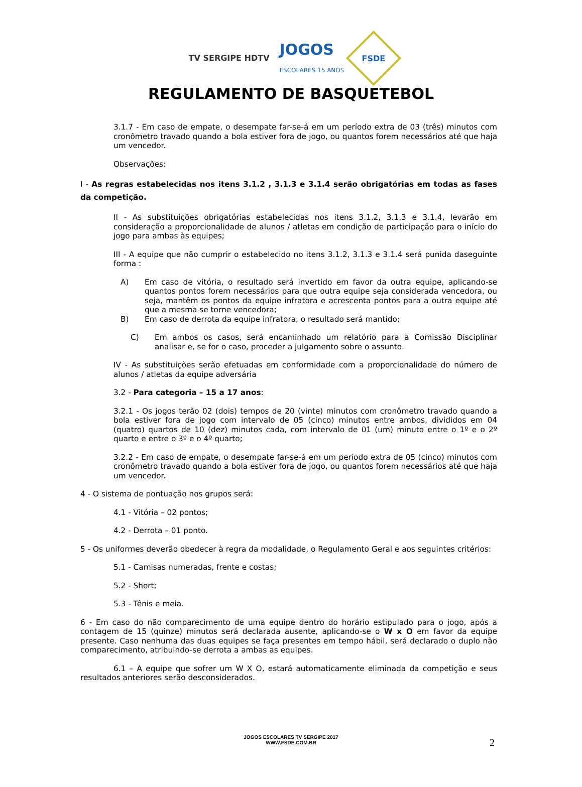TV SERGIPE HDTV
JOGOS
ESCOLARES 15 ANOS
FSDE
REGULAMENTO DE BASQUETEBOL
3.1.7 - Em caso de empate, o desempate far-se-á em um período extra de 03 (três) minutos com cronômetro travado quando a bola estiver fora de jogo, ou quantos forem necessários até que haja um vencedor.
Observações:
I - As regras estabelecidas nos itens 3.1.2 , 3.1.3 e 3.1.4 serão obrigatórias em todas as fases da competição.
II - As substituições obrigatórias estabelecidas nos itens 3.1.2, 3.1.3 e 3.1.4, levarão em consideração a proporcionalidade de alunos / atletas em condição de participação para o início do jogo para ambas às equipes;
III - A equipe que não cumprir o estabelecido no itens 3.1.2, 3.1.3 e 3.1.4 será punida daseguinte forma :
A) Em caso de vitória, o resultado será invertido em favor da outra equipe, aplicando-se quantos pontos forem necessários para que outra equipe seja considerada vencedora, ou seja, mantêm os pontos da equipe infratora e acrescenta pontos para a outra equipe até que a mesma se torne vencedora;
B) Em caso de derrota da equipe infratora, o resultado será mantido;
C) Em ambos os casos, será encaminhado um relatório para a Comissão Disciplinar analisar e, se for o caso, proceder a julgamento sobre o assunto.
IV - As substituições serão efetuadas em conformidade com a proporcionalidade do número de alunos / atletas da equipe adversária
3.2 - Para categoria – 15 a 17 anos:
3.2.1 - Os jogos terão 02 (dois) tempos de 20 (vinte) minutos com cronômetro travado quando a bola estiver fora de jogo com intervalo de 05 (cinco) minutos entre ambos, divididos em 04 (quatro) quartos de 10 (dez) minutos cada, com intervalo de 01 (um) minuto entre o 1º e o 2º quarto e entre o 3º e o 4º quarto;
3.2.2 - Em caso de empate, o desempate far-se-á em um período extra de 05 (cinco) minutos com cronômetro travado quando a bola estiver fora de jogo, ou quantos forem necessários até que haja um vencedor.
4 - O sistema de pontuação nos grupos será:
4.1 - Vitória – 02 pontos;
4.2 - Derrota – 01 ponto.
5 - Os uniformes deverão obedecer à regra da modalidade, o Regulamento Geral e aos seguintes critérios:
5.1 - Camisas numeradas, frente e costas;
5.2 - Short;
5.3 - Tênis e meia.
6 - Em caso do não comparecimento de uma equipe dentro do horário estipulado para o jogo, após a contagem de 15 (quinze) minutos será declarada ausente, aplicando-se o W x O em favor da equipe presente. Caso nenhuma das duas equipes se faça presentes em tempo hábil, será declarado o duplo não comparecimento, atribuindo-se derrota a ambas as equipes.
6.1 – A equipe que sofrer um W X O, estará automaticamente eliminada da competição e seus resultados anteriores serão desconsiderados.
JOGOS ESCOLARES TV SERGIPE 2017
WWW.FSDE.COM.BR
2